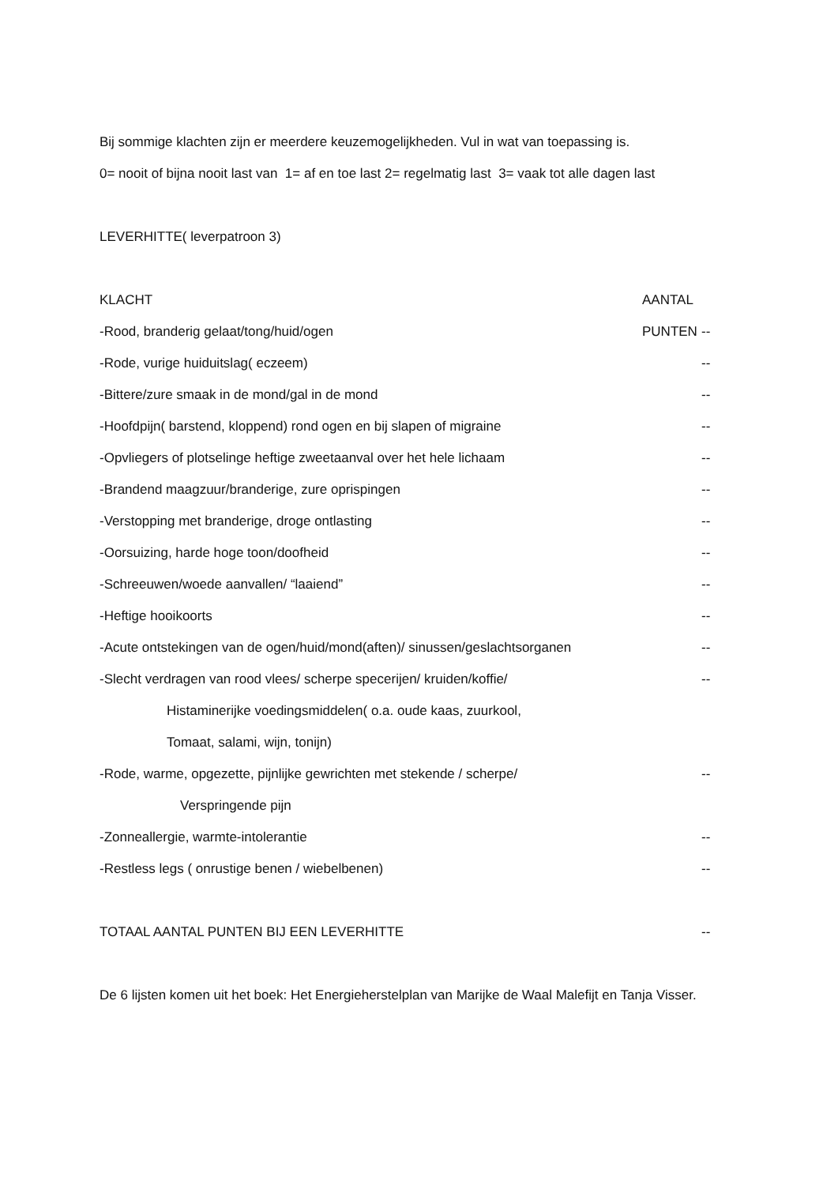Bij sommige klachten zijn er meerdere keuzemogelijkheden. Vul in wat van toepassing is.
0= nooit of bijna nooit last van 1= af en toe last 2= regelmatig last 3= vaak tot alle dagen last
LEVERHITTE( leverpatroon 3)
KLACHT AANTAL PUNTEN
-Rood, branderig gelaat/tong/huid/ogen --
-Rode, vurige huiduitslag( eczeem) --
-Bittere/zure smaak in de mond/gal in de mond --
-Hoofdpijn( barstend, kloppend) rond ogen en bij slapen of migraine --
-Opvliegers of plotselinge heftige zweetaanval over het hele lichaam --
-Brandend maagzuur/branderige, zure oprispingen --
-Verstopping met branderige, droge ontlasting --
-Oorsuizing, harde hoge toon/doofheid --
-Schreeuwen/woede aanvallen/ “laaiend” --
-Heftige hooikoorts --
-Acute ontstekingen van de ogen/huid/mond(aften)/ sinussen/geslachtsorganen --
-Slecht verdragen van rood vlees/ scherpe specerijen/ kruiden/koffie/ --
Histaminerijke voedingsmiddelen( o.a. oude kaas, zuurkool,
Tomaat, salami, wijn, tonijn)
-Rode, warme, opgezette, pijnlijke gewrichten met stekende / scherpe/ --
Verspringende pijn
-Zonneallergie, warmte-intolerantie --
-Restless legs ( onrustige benen / wiebelbenen) --
TOTAAL AANTAL PUNTEN BIJ EEN LEVERHITTE --
De 6 lijsten komen uit het boek: Het Energieherstelplan van Marijke de Waal Malefijt en Tanja Visser.